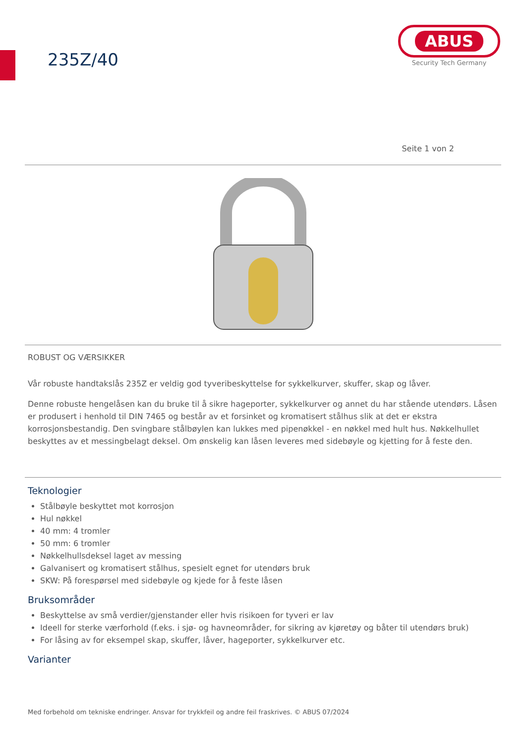235Z/40
ABUS
Security Tech Germany
Seite 1 von 2
ROBUST OG VÆRSIKKER
Vår robuste handtakslås 235Z er veldig god tyveribeskyttelse for sykkelkurver, skuffer, skap og låver.
Denne robuste hengelåsen kan du bruke til å sikre hageporter, sykkelkurver og annet du har stående utendørs. Låsen er produsert i henhold til DIN 7465 og består av et forsinket og kromatisert stålhus slik at det er ekstra korrosjonsbestandig. Den svingbare stålbøylen kan lukkes med pipenøkkel - en nøkkel med hult hus. Nøkkelhullet beskyttes av et messingbelagt deksel. Om ønskelig kan låsen leveres med sidebøyle og kjetting for å feste den.
Teknologier
Stålbøyle beskyttet mot korrosjon
Hul nøkkel
40 mm: 4 tromler
50 mm: 6 tromler
Nøkkelhullsdeksel laget av messing
Galvanisert og kromatisert stålhus, spesielt egnet for utendørs bruk
SKW: På forespørsel med sidebøyle og kjede for å feste låsen
Bruksområder
Beskyttelse av små verdier/gjenstander eller hvis risikoen for tyveri er lav
Ideell for sterke værforhold (f.eks. i sjø- og havneområder, for sikring av kjøretøy og båter til utendørs bruk)
For låsing av for eksempel skap, skuffer, låver, hageporter, sykkelkurver etc.
Varianter
Med forbehold om tekniske endringer. Ansvar for trykkfeil og andre feil fraskrives. © ABUS 07/2024